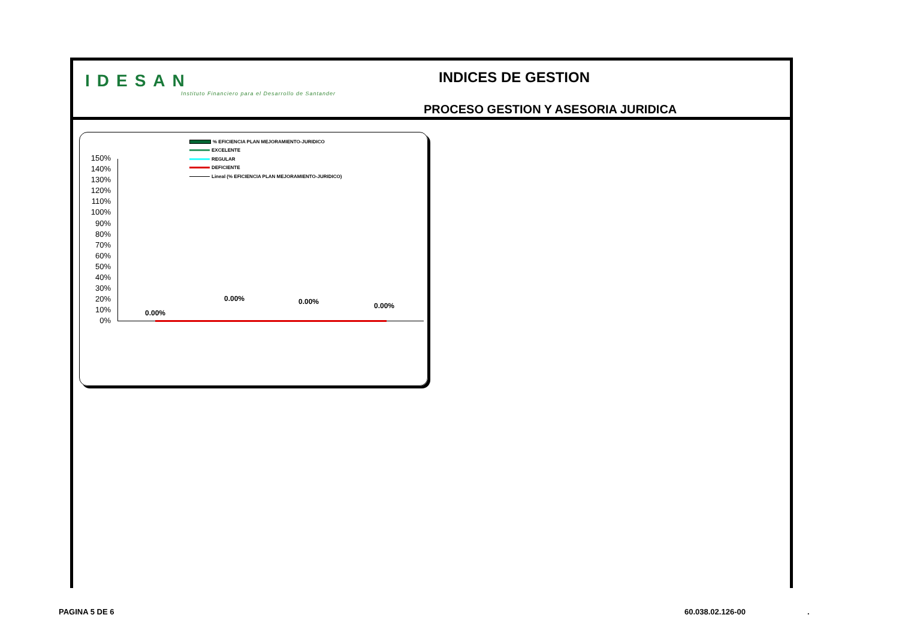IDESAN
Instituto Financiero para el Desarrollo de Santander
INDICES DE GESTION
PROCESO GESTION Y ASESORIA JURIDICA
% EFICIENCIA PLAN MEJORAMIENTO-JURIDICO
EXCELENTE
REGULAR
DEFICIENTE
Lineal (% EFICIENCIA PLAN MEJORAMIENTO-JURIDICO)
150%
140%
130%
120%
110%
100%
90%
80%
70%
60%
50%
40%
30%
20%
10%
0%
0.00%
0.00% 0.00% 0.00%
PAGINA 5 DE 6 60.038.02.126-00 .